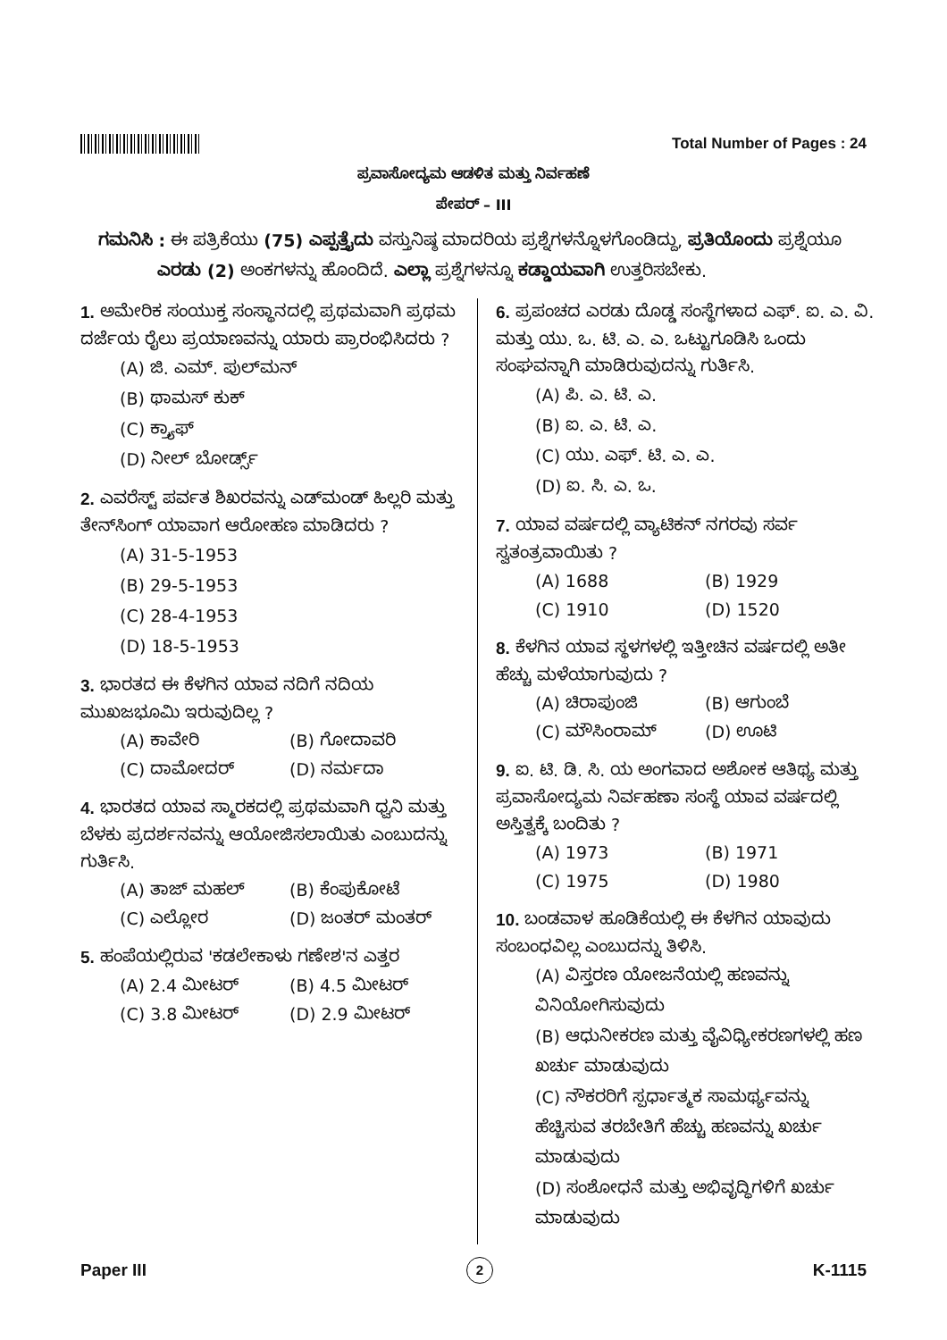Total Number of Pages : 24
ಪ್ರವಾಸೋದ್ಯಮ ಆಡಳಿತ ಮತ್ತು ನಿರ್ವಹಣೆ
ಪೇಪರ್ – III
ಗಮನಿಸಿ : ಈ ಪತ್ರಿಕೆಯು (75) ಎಪ್ಪತ್ತೈದು ವಸ್ತುನಿಷ್ಠ ಮಾದರಿಯ ಪ್ರಶ್ನೆಗಳನ್ನೊಳಗೊಂಡಿದ್ದು, ಪ್ರತಿಯೊಂದು ಪ್ರಶ್ನೆಯೂ
ಎರಡು (2) ಅಂಕಗಳನ್ನು ಹೊಂದಿದೆ. ಎಲ್ಲಾ ಪ್ರಶ್ನೆಗಳನ್ನೂ ಕಡ್ಡಾಯವಾಗಿ ಉತ್ತರಿಸಬೇಕು.
1. ಅಮೇರಿಕ ಸಂಯುಕ್ತ ಸಂಸ್ಥಾನದಲ್ಲಿ ಪ್ರಥಮವಾಗಿ ಪ್ರಥಮ ದರ್ಜೆಯ ರೈಲು ಪ್ರಯಾಣವನ್ನು ಯಾರು ಪ್ರಾರಂಭಿಸಿದರು ?
(A) ಜಿ. ಎಮ್. ಪುಲ್‌ಮನ್
(B) ಥಾಮಸ್ ಕುಕ್
(C) ಕ್ರ್ಯಾಫ್
(D) ನೀಲ್ ಬೋರ್ಡ್ಸ್
2. ಎವರೆಸ್ಟ್ ಪರ್ವತ ಶಿಖರವನ್ನು ಎಡ್‌ಮಂಡ್ ಹಿಲ್ಲರಿ ಮತ್ತು ತೇನ್‌ಸಿಂಗ್ ಯಾವಾಗ ಆರೋಹಣ ಮಾಡಿದರು ?
(A) 31-5-1953
(B) 29-5-1953
(C) 28-4-1953
(D) 18-5-1953
3. ಭಾರತದ ಈ ಕೆಳಗಿನ ಯಾವ ನದಿಗೆ ನದಿಯ ಮುಖಜಭೂಮಿ ಇರುವುದಿಲ್ಲ ?
(A) ಕಾವೇರಿ (B) ಗೋದಾವರಿ (C) ದಾಮೋದರ್ (D) ನರ್ಮದಾ
4. ಭಾರತದ ಯಾವ ಸ್ಮಾರಕದಲ್ಲಿ ಪ್ರಥಮವಾಗಿ ಧ್ವನಿ ಮತ್ತು ಬೆಳಕು ಪ್ರದರ್ಶನವನ್ನು ಆಯೋಜಿಸಲಾಯಿತು ಎಂಬುದನ್ನು ಗುರ್ತಿಸಿ.
(A) ತಾಜ್ ಮಹಲ್ (B) ಕೆಂಪುಕೋಟೆ (C) ಎಲ್ಲೋರ (D) ಜಂತರ್ ಮಂತರ್
5. ಹಂಪೆಯಲ್ಲಿರುವ 'ಕಡಲೇಕಾಳು ಗಣೇಶ'ನ ಎತ್ತರ
(A) 2.4 ಮೀಟರ್ (B) 4.5 ಮೀಟರ್ (C) 3.8 ಮೀಟರ್ (D) 2.9 ಮೀಟರ್
6. ಪ್ರಪಂಚದ ಎರಡು ದೊಡ್ಡ ಸಂಸ್ಥೆಗಳಾದ ಎಫ್. ಐ. ಎ. ವಿ. ಮತ್ತು ಯು. ಒ. ಟಿ. ಎ. ಎ. ಒಟ್ಟುಗೂಡಿಸಿ ಒಂದು ಸಂಘವನ್ನಾಗಿ ಮಾಡಿರುವುದನ್ನು ಗುರ್ತಿಸಿ.
(A) ಪಿ. ಎ. ಟಿ. ಎ.
(B) ಐ. ಎ. ಟಿ. ಎ.
(C) ಯು. ಎಫ್. ಟಿ. ಎ. ಎ.
(D) ಐ. ಸಿ. ಎ. ಒ.
7. ಯಾವ ವರ್ಷದಲ್ಲಿ ವ್ಯಾಟಿಕನ್ ನಗರವು ಸರ್ವ ಸ್ವತಂತ್ರವಾಯಿತು ?
(A) 1688 (B) 1929 (C) 1910 (D) 1520
8. ಕೆಳಗಿನ ಯಾವ ಸ್ಥಳಗಳಲ್ಲಿ ಇತ್ತೀಚಿನ ವರ್ಷದಲ್ಲಿ ಅತೀ ಹೆಚ್ಚು ಮಳೆಯಾಗುವುದು ?
(A) ಚಿರಾಪುಂಜಿ (B) ಆಗುಂಬೆ (C) ಮೌಸಿಂರಾಮ್ (D) ಊಟಿ
9. ಐ. ಟಿ. ಡಿ. ಸಿ. ಯ ಅಂಗವಾದ ಅಶೋಕ ಆತಿಥ್ಯ ಮತ್ತು ಪ್ರವಾಸೋದ್ಯಮ ನಿರ್ವಹಣಾ ಸಂಸ್ಥೆ ಯಾವ ವರ್ಷದಲ್ಲಿ ಅಸ್ತಿತ್ವಕ್ಕೆ ಬಂದಿತು ?
(A) 1973 (B) 1971 (C) 1975 (D) 1980
10. ಬಂಡವಾಳ ಹೂಡಿಕೆಯಲ್ಲಿ ಈ ಕೆಳಗಿನ ಯಾವುದು ಸಂಬಂಧವಿಲ್ಲ ಎಂಬುದನ್ನು ತಿಳಿಸಿ.
(A) ವಿಸ್ತರಣ ಯೋಜನೆಯಲ್ಲಿ ಹಣವನ್ನು ವಿನಿಯೋಗಿಸುವುದು
(B) ಆಧುನೀಕರಣ ಮತ್ತು ವೈವಿಧ್ಯೀಕರಣಗಳಲ್ಲಿ ಹಣ ಖರ್ಚು ಮಾಡುವುದು
(C) ನೌಕರರಿಗೆ ಸ್ಪರ್ಧಾತ್ಮಕ ಸಾಮರ್ಥ್ಯವನ್ನು ಹೆಚ್ಚಿಸುವ ತರಬೇತಿಗೆ ಹೆಚ್ಚು ಹಣವನ್ನು ಖರ್ಚು ಮಾಡುವುದು
(D) ಸಂಶೋಧನೆ ಮತ್ತು ಅಭಿವೃದ್ಧಿಗಳಿಗೆ ಖರ್ಚು ಮಾಡುವುದು
Paper III 2 K-1115